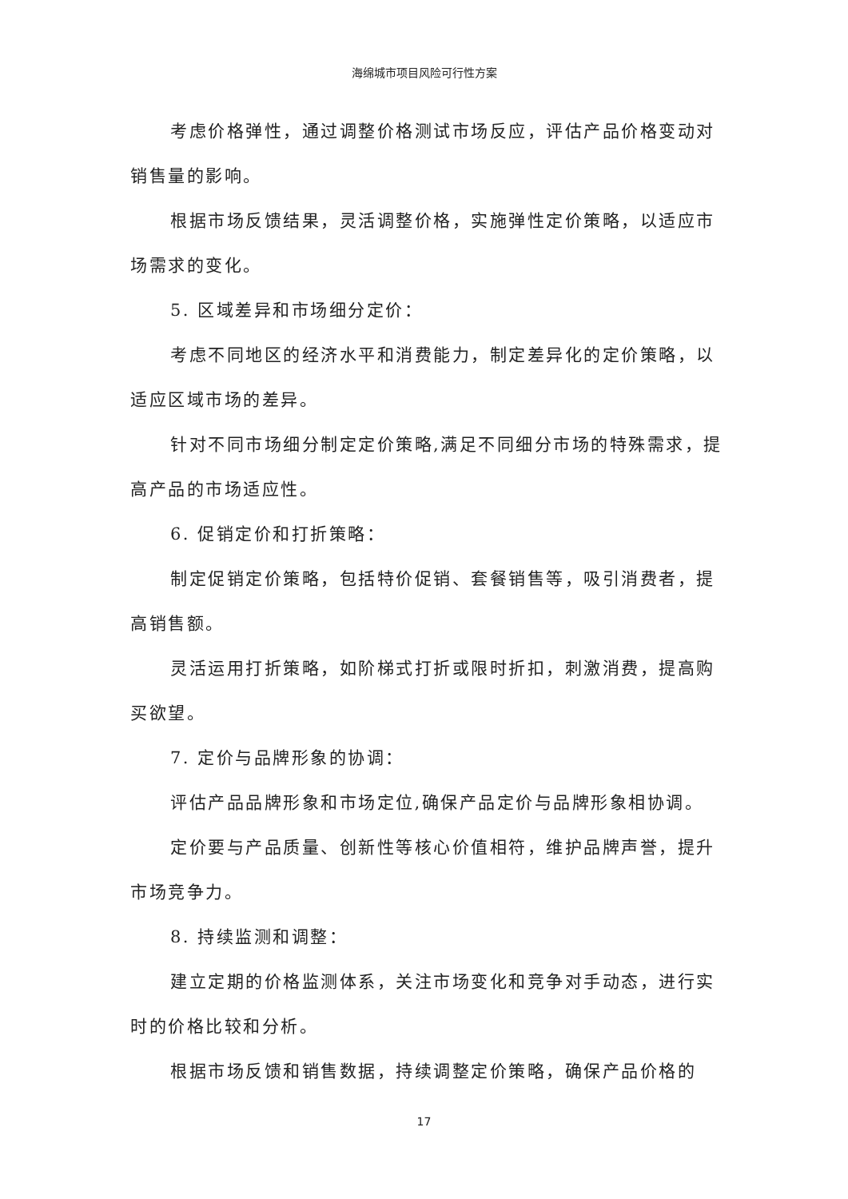海绵城市项目风险可行性方案
考虑价格弹性，通过调整价格测试市场反应，评估产品价格变动对销售量的影响。
根据市场反馈结果，灵活调整价格，实施弹性定价策略，以适应市场需求的变化。
5. 区域差异和市场细分定价：
考虑不同地区的经济水平和消费能力，制定差异化的定价策略，以适应区域市场的差异。
针对不同市场细分制定定价策略,满足不同细分市场的特殊需求，提高产品的市场适应性。
6. 促销定价和打折策略：
制定促销定价策略，包括特价促销、套餐销售等，吸引消费者，提高销售额。
灵活运用打折策略，如阶梯式打折或限时折扣，刺激消费，提高购买欲望。
7. 定价与品牌形象的协调：
评估产品品牌形象和市场定位,确保产品定价与品牌形象相协调。
定价要与产品质量、创新性等核心价值相符，维护品牌声誉，提升市场竞争力。
8. 持续监测和调整：
建立定期的价格监测体系，关注市场变化和竞争对手动态，进行实时的价格比较和分析。
根据市场反馈和销售数据，持续调整定价策略，确保产品价格的
17